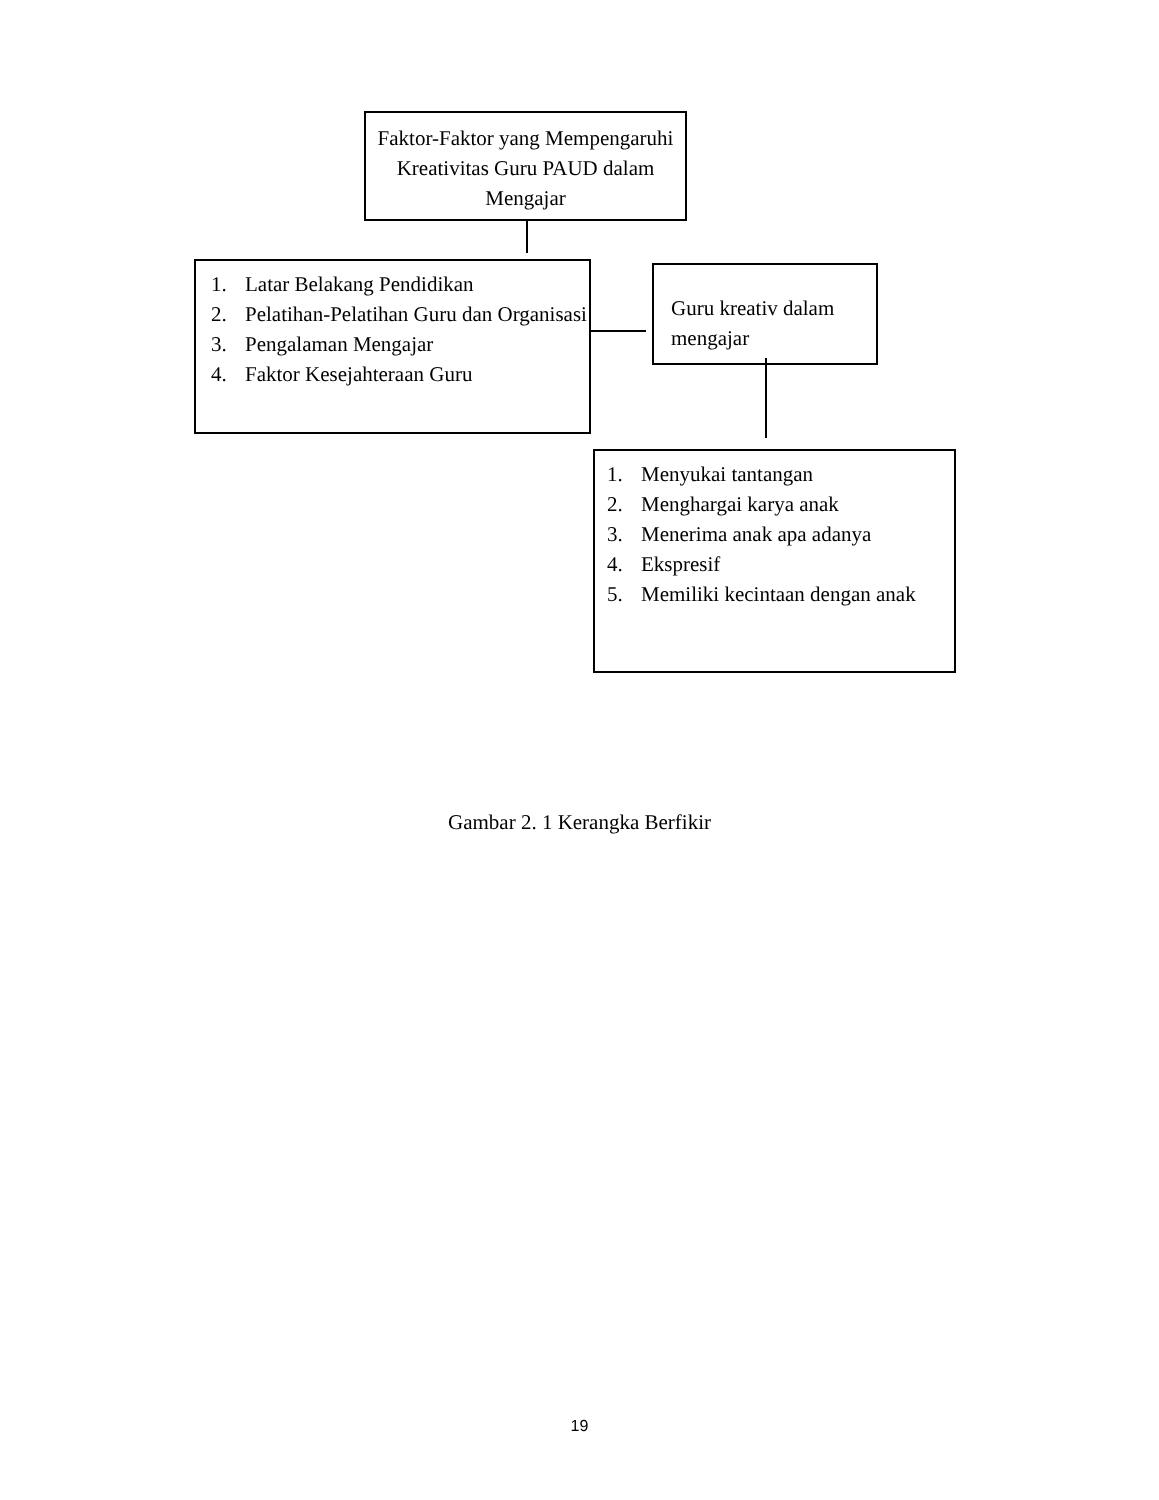Faktor-Faktor yang Mempengaruhi Kreativitas Guru PAUD dalam Mengajar
1. Latar Belakang Pendidikan
2. Pelatihan-Pelatihan Guru dan Organisasi
3. Pengalaman Mengajar
4. Faktor Kesejahteraan Guru
Guru kreativ dalam mengajar
1. Menyukai tantangan
2. Menghargai karya anak
3. Menerima anak apa adanya
4. Ekspresif
5. Memiliki kecintaan dengan anak
Gambar 2. 1 Kerangka Berfikir
19